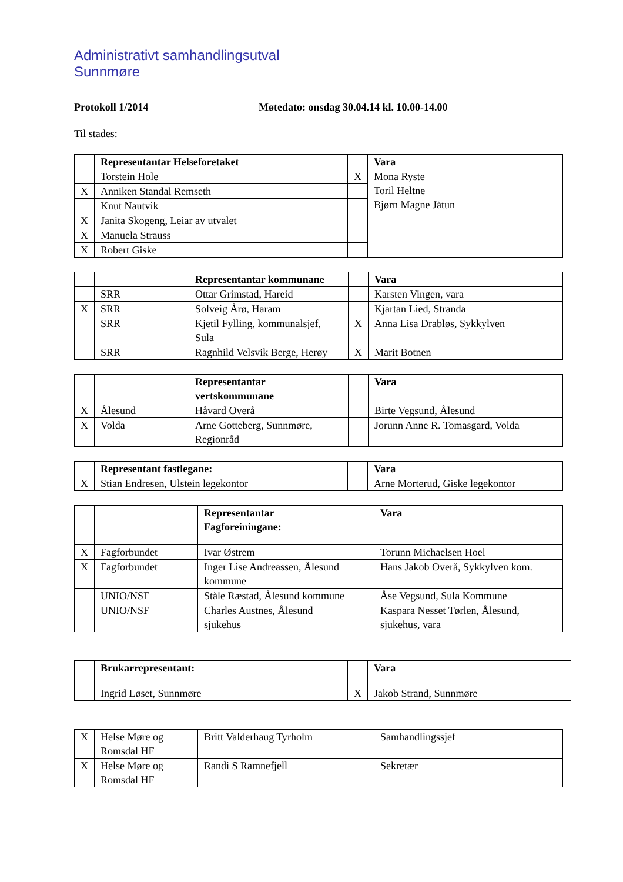Administrativt samhandlingsutval
Sunnmøre
Protokoll 1/2014 Møtedato: onsdag 30.04.14 kl. 10.00-14.00
Til stades:
| | Representantar Helseforetaket | | Vara |
| | Torstein Hole | X | Mona Ryste Toril Heltne Bjørn Magne Jåtun |
| X | Anniken Standal Remseth | | |
| | Knut Nautvik | | |
| X | Janita Skogeng, Leiar av utvalet | | |
| X | Manuela Strauss | | |
| X | Robert Giske | | |
| | | Representantar kommunane | | Vara |
| | SRR | Ottar Grimstad, Hareid | | Karsten Vingen, vara |
| X | SRR | Solveig Årø, Haram | | Kjartan Lied, Stranda |
| | SRR | Kjetil Fylling, kommunalsjef, Sula | X | Anna Lisa Drabløs, Sykkylven |
| | SRR | Ragnhild Velsvik Berge, Herøy | X | Marit Botnen |
| | | Representantar vertskommunane | | Vara |
| X | Ålesund | Håvard Overå | | Birte Vegsund, Ålesund |
| X | Volda | Arne Gotteberg, Sunnmøre, Regionråd | | Jorunn Anne R. Tomasgard, Volda |
| | Representant fastlegane: | | Vara |
| X | Stian Endresen, Ulstein legekontor | | Arne Morterud, Giske legekontor |
| | | Representantar Fagforeiningane: | | Vara |
| X | Fagforbundet | Ivar Østrem | | Torunn Michaelsen Hoel |
| X | Fagforbundet | Inger Lise Andreassen, Ålesund kommune | | Hans Jakob Overå, Sykkylven kom. |
| | UNIO/NSF | Ståle Ræstad, Ålesund kommune | | Åse Vegsund, Sula Kommune |
| | UNIO/NSF | Charles Austnes, Ålesund sjukehus | | Kaspara Nesset Tørlen, Ålesund, sjukehus, vara |
| | Brukarrepresentant: | | Vara |
| | Ingrid Løset, Sunnmøre | X | Jakob Strand, Sunnmøre |
| X | Helse Møre og Romsdal HF | Britt Valderhaug Tyrholm | | Samhandlingssjef |
| X | Helse Møre og Romsdal HF | Randi S Ramnefjell | | Sekretær |